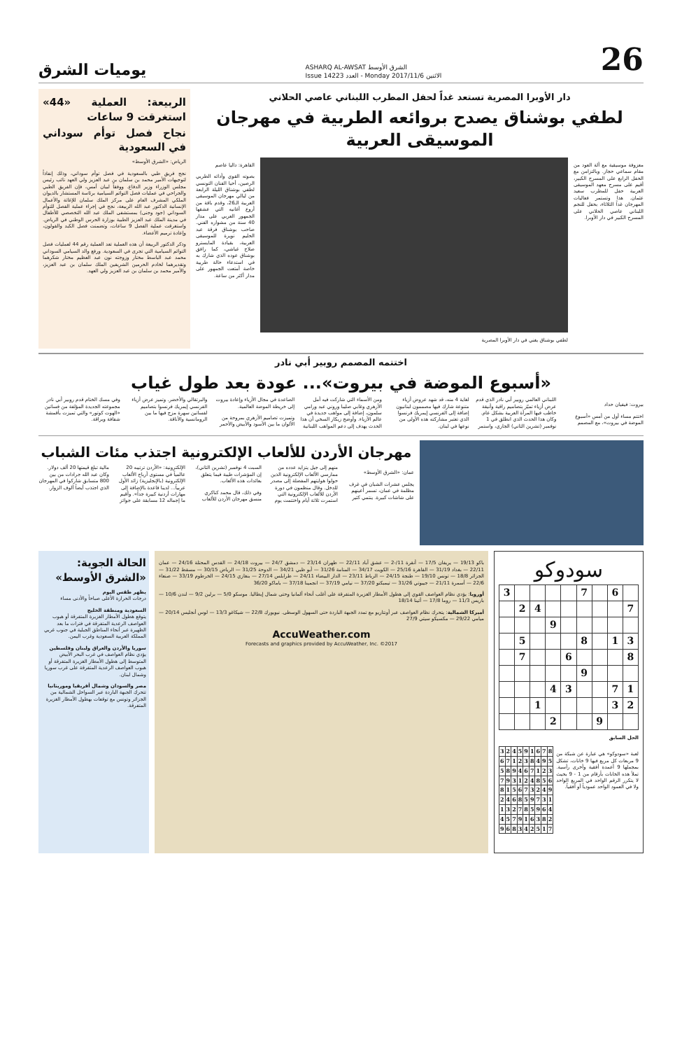يوميات الشرق
ASHARQ AL-AWSAT الشرق الأوسط
Issue 14223 العدد - Monday 2017/11/6 الاثنين
26
الربيعة: العملية «44» استغرقت 9 ساعات
نجاح فصل توأم سوداني في السعودية
الرياض: «الشرق الأوسط»
نجح فريق طبي بالسعودية في فصل توأم سوداني، وذلك إنفاذاً لتوجيهات الأمير محمد بن سلمان بن عبد العزيز ولي العهد نائب رئيس مجلس الوزراء وزير الدفاع. ووفقاً لبيان أمس، فإن الفريق الطبي والجراحي في عمليات فصل التوائم السيامية برئاسة المستشار بالديوان الملكي المشرف العام على مركز الملك سلمان للإغاثة والأعمال الإنسانية الدكتور عبد الله الربيعة، نجح في إجراء عملية الفصل للتوأم السوداني (جود وجنى) بمستشفى الملك عبد الله التخصصي للأطفال في مدينة الملك عبد العزيز الطبية بوزارة الحرس الوطني في الرياض. واستغرقت عملية الفصل 9 ساعات، وتضمنت فصل الكبد والقولون، وإعادة ترميم الأعضاء.
وذكر الدكتور الربيعة أن هذه العملية تعد العملية رقم 44 لعمليات فصل التوائم السيامية التي تجرى في السعودية. ورفع والد السيامي السوداني محمد عبد الباسط مختار وزوجته نون عبد العظيم مختار شكرهما وتقديرهما لخادم الحرمين الشريفين الملك سلمان بن عبد العزيز، والأمير محمد بن سلمان بن عبد العزيز ولي العهد.
دار الأوبرا المصرية تستعد غداً لحفل المطرب اللبناني عاصي الحلاني
لطفي بوشناق يصدح بروائعه الطربية في مهرجان الموسيقى العربية
القاهرة: داليا عاصم
بصوته القوي وأدائه الطربي الرصين، أحيا الفنان التونسي لطفي بوشناق الليلة الرابعة من ليالي مهرجان الموسيقى العربية الـ26، وقدم باقة من أروع أغانيه التي عشقها الجمهور العربي على مدار 40 سنة من مشواره الفني. صاحب بوشناق فرقة عبد الحليم نويرة للموسيقى العربية، بقيادة المايسترو صلاح غباشي، كما رافق بوشناق عوده الذي شارك به في استدعاء حالة طربية خاصة أمتعت الجمهور على مدار أكثر من ساعة.
لطفي بوشناق يغني في دار الأوبرا المصرية معزوفة موسيقية مع آلة العود من مقام سماعي حجاز. وبالتزامن مع الحفل الرابع على المسرح الكبير، أقيم على مسرح معهد الموسيقى العربية حفل للمطرب سعيد عثمان. هذا وتستمر فعاليات المهرجان غداً الثلاثاء، بحفل للنجم اللبناني عاصي الحلاني على المسرح الكبير في دار الأوبرا.
اختتمه المصمم روبير أبي نادر
«أسبوع الموضة في بيروت»... عودة بعد طول غياب
بيروت: فيفيان حداد
اختتم مساء أول من أمس «أسبوع الموضة في بيروت»، مع المصمم اللبناني العالمي روبير أبي نادر الذي قدم عرض أزياء تميّز بتصاميم راقية وأنيقة خاطب فيها المرأة العربية بشكل عام. وكان هذا الحدث الذي انطلق في 1 نوفمبر (تشرين الثاني) الجاري، واستمر لغاية 4 منه، قد شهد عروض أزياء متنوعة شارك فيها مصممون لبنانيون إضافة إلى الفرنسي إيمريك فرنسوا الذي تعتبر مشاركته هذه الأولى من نوعها في لبنان.
ومن الأسماء التي شاركت فيه أمل الأزهري وغابي صليبا وروني عبد ورامي سلمون، إضافة إلى مواهب جديدة في عالم الأزياء. وأوضح زيكار السخي أن هذا الحدث يهدف إلى دعم المواهب اللبنانية الصاعدة في مجال الأزياء وإعادة بيروت إلى خريطة الموضة العالمية.
وتميزت تصاميم الأزهري بمروحة من الألوان ما بين الأسود والأبيض والأحمر والبرتقالي والأخضر. وتميز عرض أزياء الفرنسي إيمريك فرنسوا بتصاميم لفساتين سهرة مزج فيها ما بين الرومانسية والأناقة.
وفي مسك الختام قدم روبير أبي نادر مجموعته الجديدة المؤلفة من فساتين «الهوت كوتور» والتي تميزت بأقمشة شفافة وبراقة.
مهرجان الأردن للألعاب الإلكترونية اجتذب مئات الشباب
عمان: «الشرق الأوسط»
يجلس عشرات الشبان في غرف مظلمة في عمان، تسمر أعينهم على شاشات كبيرة. ينتمي كثير منهم إلى جيل يتزايد عدده من ممارسي الألعاب الإلكترونية الذين حولوا هوايتهم المفضلة إلى مصدر للدخل. وقال منظمون في دورة الأردن للألعاب الإلكترونية التي استمرت ثلاثة أيام واختتمت يوم السبت 4 نوفمبر (تشرين الثاني)، إن المؤشرات طيبة فيما يتعلق بعائدات هذه الألعاب.
وفي ذلك، قال محمد كناكري منسق مهرجان الأردن للألعاب الإلكترونية: «الأردن ترتيبه 20 عالمياً في مستوى أرباح الألعاب الإلكترونية (بالإنجليزية) زائد الأول عربياً... لدينا قاعدة بالإضافة إلى مهارات أردنية كبيرة جداً». وأقيم ما إجماله 12 مسابقة على جوائز مالية تبلغ قيمتها 20 ألف دولار. وكان عبد الله جرادات من بين 800 متسابق شاركوا في المهرجان الذي اجتذب أيضاً ألوف الزوار.
الحالة الجوية: «الشرق الأوسط»
يظهر طقس اليوم
درجات الحرارة الأعلى صباحاً والأدنى مساء
السعودية ومنطقة الخليج
يتوقع هطول الأمطار الغزيرة المتفرقة أو هبوب العواصف الرعدية المتفرقة في فترات ما بعد الظهيرة عبر أنحاء المناطق الجبلية في جنوب غربي المملكة العربية السعودية وغرب اليمن.
سوريا والأردن والعراق ولبنان وفلسطين
يؤدي نظام العواصف في غرب البحر الأبيض المتوسط إلى هطول الأمطار الغزيرة المتفرقة أو هبوب العواصف الرعدية المتفرقة على غرب سوريا وشمال لبنان.
مصر والسودان وشمال أفريقيا وموريتانيا
تتحرك الجبهة الباردة عبر السواحل الشمالية من الجزائر وتونس مع توقعات بهطول الأمطار الغزيرة المتفرقة.
باكو 19/13 — يريفان 17/5 — أنقرة 11/-2 — عشق آباد 22/11 — طهران 23/14 — دمشق 24/7 — بيروت 24/18 — القدس المحتلة 24/16 — عمان 22/11 — بغداد 31/19 — القاهرة 25/16 — الكويت 34/17 — المنامة 31/26 — أبو ظبي 34/21 — الدوحة 31/25 — الرياض 30/15 — مسقط 31/22 — الجزائر 18/8 — تونس 19/10 — طنجة 24/15 — الرباط 23/11 — الدار البيضاء 24/11 — طرابلس 27/14 — بنغازي 24/15 — الخرطوم 33/19 — صنعاء 22/6 — أسمرة 21/11 — جيبوتي 31/26 — تيمبكتو 37/20 — نيامي 37/19 — انجمينا 37/18 — باماكو 36/20
أوروبا: يؤدي نظام العواصف القوي إلى هطول الأمطار الغزيرة المتفرقة على أغلب أنحاء ألمانيا وحتى شمال إيطاليا. موسكو 5/0 — برلين 9/2 — لندن 10/6 — باريس 11/3 — روما 17/8 — أثينا 18/14
أميركا الشمالية: يتحرك نظام العواصف عبر أونتاريو مع تمدد الجبهة الباردة حتى السهول الوسطى. نيويورك 22/8 — شيكاغو 13/3 — لوس أنجليس 20/14 — ميامي 29/22 — مكسيكو سيتي 27/9
AccuWeather.com
Forecasts and graphics provided by AccuWeather, Inc. ©2017
سودوكو
| 3 | | | | | 7 | | 6 | |
| | 2 | 4 | | | | | | 7 |
| | | | 9 | | | | | |
| | 5 | | | | 8 | | 1 | 3 |
| | 7 | | | 6 | | | | 8 |
| | | | | | 9 | | | |
| | | | 4 | 3 | | | 7 | 1 |
| | | 1 | | | | | 3 | 2 |
| | | | 2 | | | 9 | | |
الحل السابق
| 3 | 2 | 4 | 5 | 9 | 1 | 6 | 7 | 8 |
| 6 | 7 | 1 | 2 | 3 | 8 | 4 | 9 | 5 |
| 5 | 8 | 9 | 4 | 6 | 7 | 1 | 2 | 3 |
| 7 | 9 | 3 | 1 | 2 | 4 | 8 | 5 | 6 |
| 8 | 1 | 5 | 6 | 7 | 3 | 2 | 4 | 9 |
| 2 | 4 | 6 | 8 | 5 | 9 | 7 | 3 | 1 |
| 1 | 3 | 2 | 7 | 8 | 5 | 9 | 6 | 4 |
| 4 | 5 | 7 | 9 | 1 | 6 | 3 | 8 | 2 |
| 9 | 6 | 8 | 3 | 4 | 2 | 5 | 1 | 7 |
لعبة «سودوكو» هي عبارة عن شبكة من 9 مربعات كل مربع فيها 9 خانات، تشكل بمجملها 9 أعمدة أفقية وأخرى رأسية. تملأ هذه الخانات بأرقام من 1 - 9 بحيث لا يتكرر الرقم الواحد في المربع الواحد ولا في العمود الواحد عمودياً أو أفقياً.